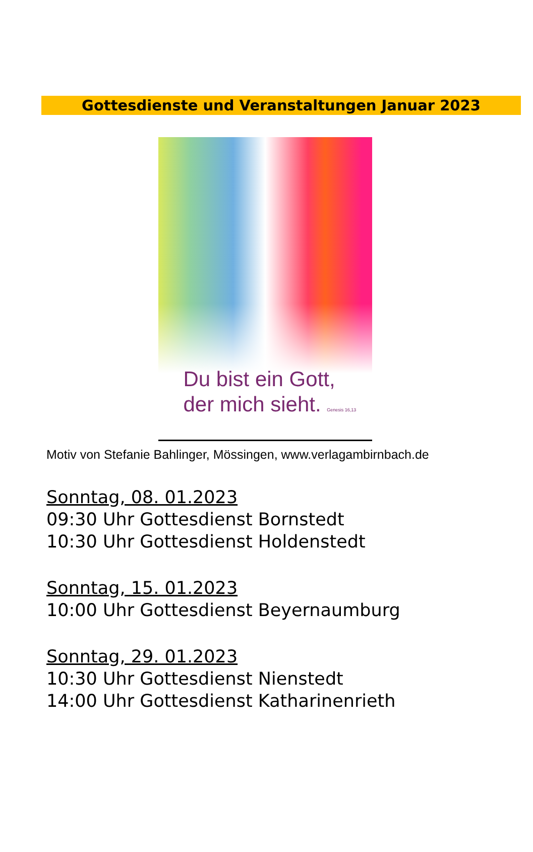Gottesdienste und Veranstaltungen Januar 2023
Du bist ein Gott,
der mich sieht. Genesis 16,13
Motiv von Stefanie Bahlinger, Mössingen, www.verlagambirnbach.de
Sonntag, 08. 01.2023
09:30 Uhr Gottesdienst Bornstedt
10:30 Uhr Gottesdienst Holdenstedt
Sonntag, 15. 01.2023
10:00 Uhr Gottesdienst Beyernaumburg
Sonntag, 29. 01.2023
10:30 Uhr Gottesdienst Nienstedt
14:00 Uhr Gottesdienst Katharinenrieth